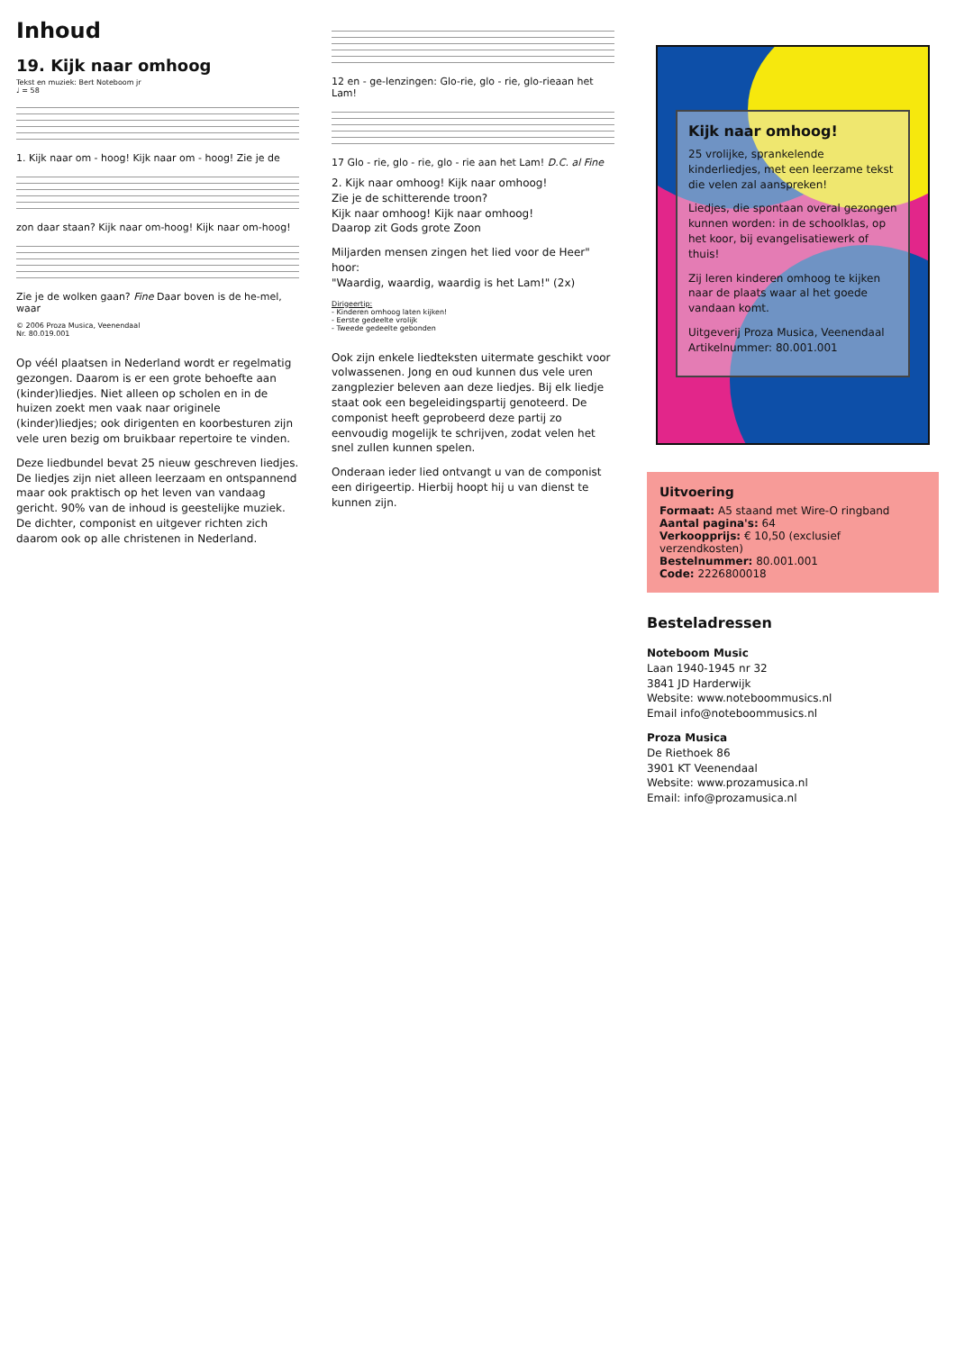Inhoud
19. Kijk naar omhoog
Tekst en muziek: Bert Noteboom jr
♩ = 58
1. Kijk naar om - hoog! Kijk naar om - hoog! Zie je de
zon daar staan? Kijk naar om-hoog! Kijk naar om-hoog!
Zie je de wolken gaan? Fine Daar boven is de he-mel, waar
© 2006 Proza Musica, Veenendaal
Nr. 80.019.001
Op véél plaatsen in Nederland wordt er regelmatig gezongen. Daarom is er een grote behoefte aan (kinder)liedjes. Niet alleen op scholen en in de huizen zoekt men vaak naar originele (kinder)liedjes; ook dirigenten en koorbesturen zijn vele uren bezig om bruikbaar repertoire te vinden.
Deze liedbundel bevat 25 nieuw geschreven liedjes. De liedjes zijn niet alleen leerzaam en ontspannend maar ook praktisch op het leven van vandaag gericht. 90% van de inhoud is geestelijke muziek. De dichter, componist en uitgever richten zich daarom ook op alle christenen in Nederland.
12 en - ge-lenzingen: Glo-rie, glo - rie, glo-rieaan het Lam!
17 Glo - rie, glo - rie, glo - rie aan het Lam! D.C. al Fine
2. Kijk naar omhoog! Kijk naar omhoog!
Zie je de schitterende troon?
Kijk naar omhoog! Kijk naar omhoog!
Daarop zit Gods grote Zoon
Miljarden mensen zingen het lied voor de Heer" hoor:
"Waardig, waardig, waardig is het Lam!" (2x)
Dirigeertip:
- Kinderen omhoog laten kijken!
- Eerste gedeelte vrolijk
- Tweede gedeelte gebonden
Ook zijn enkele liedteksten uitermate geschikt voor volwassenen. Jong en oud kunnen dus vele uren zangplezier beleven aan deze liedjes. Bij elk liedje staat ook een begeleidingspartij genoteerd. De componist heeft geprobeerd deze partij zo eenvoudig mogelijk te schrijven, zodat velen het snel zullen kunnen spelen.
Onderaan ieder lied ontvangt u van de componist een dirigeertip. Hierbij hoopt hij u van dienst te kunnen zijn.
Kijk naar omhoog!
25 vrolijke, sprankelende kinderliedjes, met een leerzame tekst die velen zal aanspreken!
Liedjes, die spontaan overal gezongen kunnen worden: in de schoolklas, op het koor, bij evangelisatiewerk of thuis!
Zij leren kinderen omhoog te kijken naar de plaats waar al het goede vandaan komt.
Uitgeverij Proza Musica, Veenendaal
Artikelnummer: 80.001.001
Uitvoering
Formaat: A5 staand met Wire-O ringband
Aantal pagina's: 64
Verkoopprijs: € 10,50 (exclusief verzendkosten)
Bestelnummer: 80.001.001
Code: 2226800018
Besteladressen
Noteboom Music
Laan 1940-1945 nr 32
3841 JD Harderwijk
Website: www.noteboommusics.nl
Email info@noteboommusics.nl
Proza Musica
De Riethoek 86
3901 KT Veenendaal
Website: www.prozamusica.nl
Email: info@prozamusica.nl